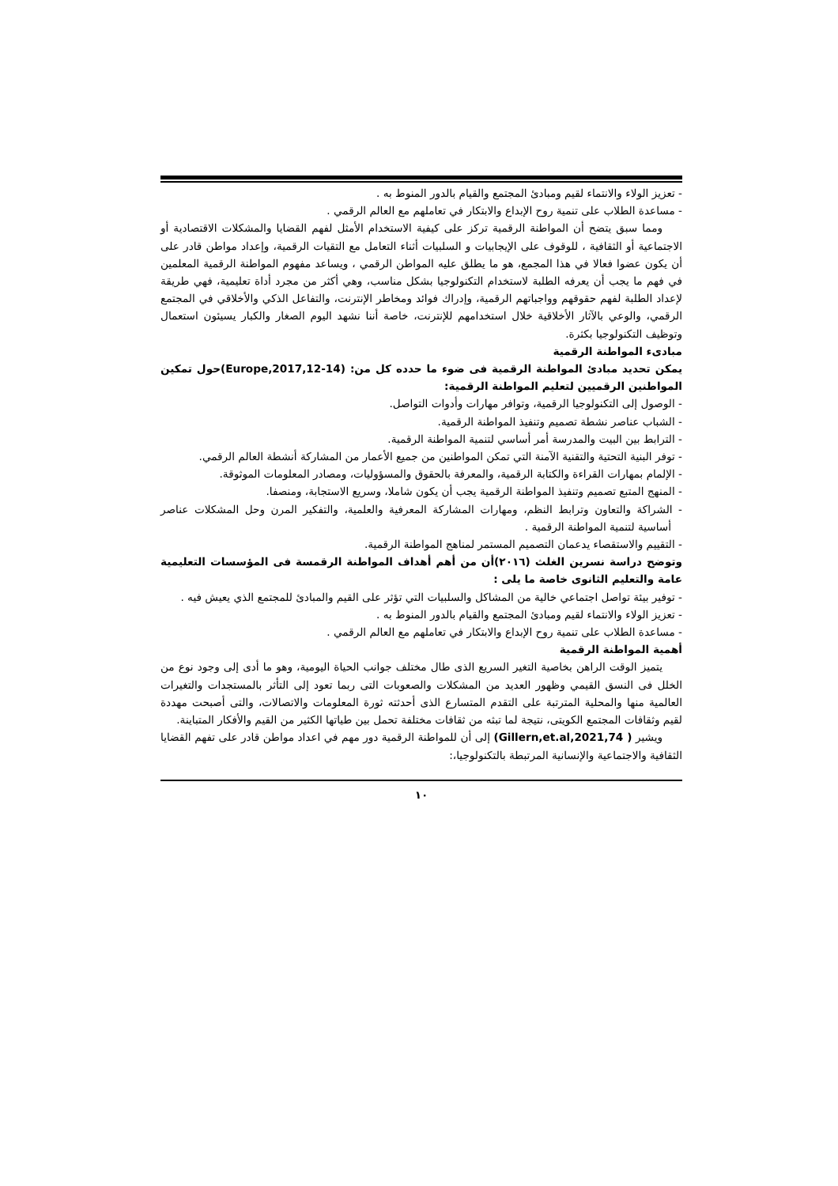- تعزيز الولاء والانتماء لقيم ومبادئ المجتمع والقيام بالدور المنوط به .
- مساعدة الطلاب على تنمية روح الإبداع والابتكار في تعاملهم مع العالم الرقمي .
ومما سبق يتضح أن المواطنة الرقمية تركز على كيفية الاستخدام الأمثل لفهم القضايا والمشكلات الاقتصادية أو الاجتماعية أو الثقافية ، للوقوف على الإيجابيات و السلبيات أثناء التعامل مع التقيات الرقمية، وإعداد مواطن قادر على أن يكون عضوا فعالا في هذا المجمع، هو ما يطلق عليه المواطن الرقمي ، ويساعد مفهوم المواطنة الرقمية المعلمين في فهم ما يجب أن يعرفه الطلبة لاستخدام التكنولوجيا بشكل مناسب، وهي أكثر من مجرد أداة تعليمية، فهي طريقة لإعداد الطلبة لفهم حقوقهم وواجباتهم الرقمية، وإدراك فوائد ومخاطر الإنترنت، والتفاعل الذكي والأخلاقي في المجتمع الرقمي، والوعي بالآثار الأخلاقية خلال استخدامهم للإنترنت، خاصة أننا نشهد اليوم الصغار والكبار يسيئون استعمال وتوظيف التكنولوجيا بكثرة.
مبادىء المواطنة الرقمية
يمكن تحديد مبادئ المواطنة الرقمية فى ضوء ما حدده كل من: (Europe,2017,12-14)حول تمكين المواطنين الرقميين لتعليم المواطنة الرقمية:
- الوصول إلى التكنولوجيا الرقمية، وتوافر مهارات وأدوات التواصل.
- الشباب عناصر نشطة تصميم وتنفيذ المواطنة الرقمية.
- الترابط بين البيت والمدرسة أمر أساسي لتنمية المواطنة الرقمية.
- توفر البنية التحتية والتقنية الآمنة التي تمكن المواطنين من جميع الأعمار من المشاركة أنشطة العالم الرقمي.
- الإلمام بمهارات القراءة والكتابة الرقمية، والمعرفة بالحقوق والمسؤوليات، ومصادر المعلومات الموثوقة.
- المنهج المتبع تصميم وتنفيذ المواطنة الرقمية يجب أن يكون شاملا، وسريع الاستجابة، ومنصفا.
- الشراكة والتعاون وترابط النظم، ومهارات المشاركة المعرفية والعلمية، والتفكير المرن وحل المشكلات عناصر أساسية لتنمية المواطنة الرقمية .
- التقييم والاستقصاء يدعمان التصميم المستمر لمناهج المواطنة الرقمية.
وتوضح دراسة نسرين الغلث (٢٠١٦)أن من أهم أهداف المواطنة الرقمسة فى المؤسسات التعليمية عامة والتعليم الثانوى خاصة ما يلى :
- توفير بيئة تواصل اجتماعي خالية من المشاكل والسلبيات التي تؤثر على القيم والمبادئ للمجتمع الذي يعيش فيه .
- تعزيز الولاء والانتماء لقيم ومبادئ المجتمع والقيام بالدور المنوط به .
- مساعدة الطلاب على تنمية روح الإبداع والابتكار في تعاملهم مع العالم الرقمي .
أهمية المواطنة الرقمية
يتميز الوقت الراهن بخاصية التغير السريع الذى طال مختلف جوانب الحياة اليومية، وهو ما أدى إلى وجود نوع من الخلل فى النسق القيمي وظهور العديد من المشكلات والصعوبات التى ربما تعود إلى التأثر بالمستجدات والتغيرات العالمية منها والمحلية المترتبة على التقدم المتسارع الذى أحدثته ثورة المعلومات والاتصالات، والتى أصبحت مهددة لقيم وثقافات المجتمع الكويتى، نتيجة لما تبثه من ثقافات مختلفة تحمل بين طياتها الكثير من القيم والأفكار المتباينة.
ويشير ( Gillern,et.al,2021,74) إلى أن للمواطنة الرقمية دور مهم في اعداد مواطن قادر على تفهم القضايا الثقافية والاجتماعية والإنسانية المرتبطة بالتكنولوجيا،:
١٠